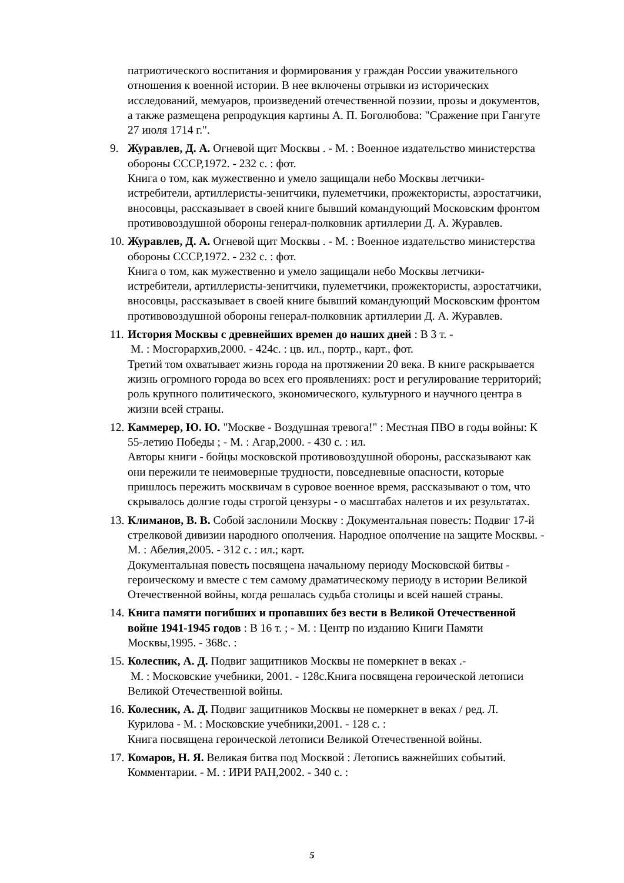патриотического воспитания и формирования у граждан России уважительного отношения к военной истории. В нее включены отрывки из исторических исследований, мемуаров, произведений отечественной поэзии, прозы и документов, а также размещена репродукция картины А. П. Боголюбова: "Сражение при Гангуте 27 июля 1714 г.".
9. Журавлев, Д. А. Огневой щит Москвы . - М. : Военное издательство министерства обороны СССР,1972. - 232 с. : фот.
Книга о том, как мужественно и умело защищали небо Москвы летчики-истребители, артиллеристы-зенитчики, пулеметчики, прожектористы, аэростатчики, вносовцы, рассказывает в своей книге бывший командующий Московским фронтом противовоздушной обороны генерал-полковник артиллерии Д. А. Журавлев.
10.
Журавлев, Д. А. Огневой щит Москвы . - М. : Военное издательство министерства обороны СССР,1972. - 232 с. : фот.
Книга о том, как мужественно и умело защищали небо Москвы летчики-истребители, артиллеристы-зенитчики, пулеметчики, прожектористы, аэростатчики, вносовцы, рассказывает в своей книге бывший командующий Московским фронтом противовоздушной обороны генерал-полковник артиллерии Д. А. Журавлев.
11.
История Москвы с древнейших времен до наших дней : В 3 т. -
М. : Мосгорархив,2000. - 424с. : цв. ил., портр., карт., фот.
Третий том охватывает жизнь города на протяжении 20 века. В книге раскрывается жизнь огромного города во всех его проявлениях: рост и регулирование территорий; роль крупного политического, экономического, культурного и научного центра в жизни всей страны.
12.
Каммерер, Ю. Ю. "Москве - Воздушная тревога!" : Местная ПВО в годы войны: К 55-летию Победы ; - М. : Агар,2000. - 430 с. : ил.
Авторы книги - бойцы московской противовоздушной обороны, рассказывают как они пережили те неимоверные трудности, повседневные опасности, которые пришлось пережить москвичам в суровое военное время, рассказывают о том, что скрывалось долгие годы строгой цензуры - о масштабах налетов и их результатах.
13.
Климанов, В. В. Собой заслонили Москву : Документальная повесть: Подвиг 17-й стрелковой дивизии народного ополчения. Народное ополчение на защите Москвы. - М. : Абелия,2005. - 312 с. : ил.; карт.
Документальная повесть посвящена начальному периоду Московской битвы - героическому и вместе с тем самому драматическому периоду в истории Великой Отечественной войны, когда решалась судьба столицы и всей нашей страны.
14.
Книга памяти погибших и пропавших без вести в Великой Отечественной войне 1941-1945 годов : В 16 т. ; - М. : Центр по изданию Книги Памяти Москвы,1995. - 368с. :
15.
Колесник, А. Д. Подвиг защитников Москвы не померкнет в веках .-
М. : Московские учебники, 2001. - 128с.Книга посвящена героической летописи Великой Отечественной войны.
16.
Колесник, А. Д. Подвиг защитников Москвы не померкнет в веках / ред. Л. Курилова - М. : Московские учебники,2001. - 128 с. :
Книга посвящена героической летописи Великой Отечественной войны.
17.
Комаров, Н. Я. Великая битва под Москвой : Летопись важнейших событий. Комментарии. - М. : ИРИ РАН,2002. - 340 с. :
5